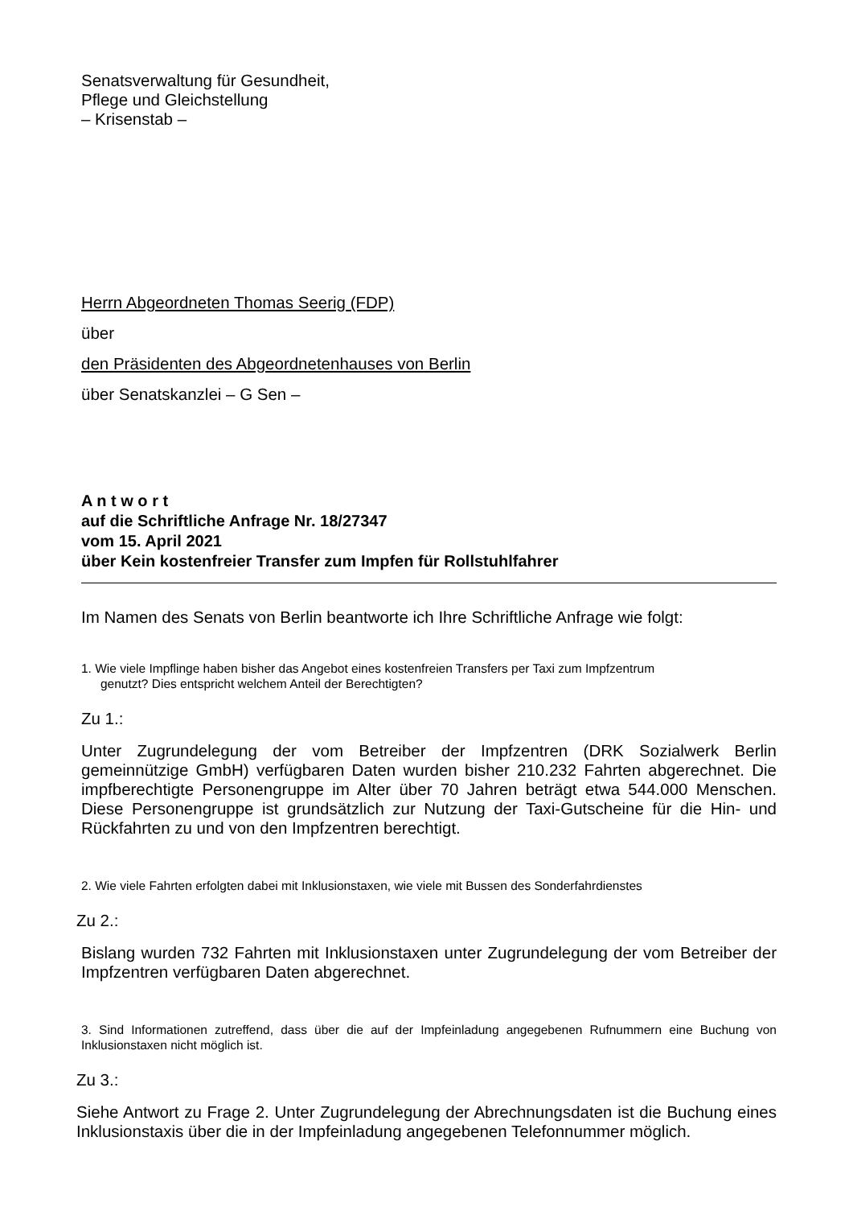Senatsverwaltung für Gesundheit,
Pflege und Gleichstellung
– Krisenstab –
Herrn Abgeordneten Thomas Seerig (FDP)
über
den Präsidenten des Abgeordnetenhauses von Berlin
über Senatskanzlei – G Sen –
A n t w o r t
auf die Schriftliche Anfrage Nr. 18/27347
vom 15. April 2021
über Kein kostenfreier Transfer zum Impfen für Rollstuhlfahrer
Im Namen des Senats von Berlin beantworte ich Ihre Schriftliche Anfrage wie folgt:
1. Wie viele Impflinge haben bisher das Angebot eines kostenfreien Transfers per Taxi zum Impfzentrum
genutzt? Dies entspricht welchem Anteil der Berechtigten?
Zu 1.:
Unter Zugrundelegung der vom Betreiber der Impfzentren (DRK Sozialwerk Berlin gemeinnützige GmbH) verfügbaren Daten wurden bisher 210.232 Fahrten abgerechnet. Die impfberechtigte Personengruppe im Alter über 70 Jahren beträgt etwa 544.000 Menschen. Diese Personengruppe ist grundsätzlich zur Nutzung der Taxi-Gutscheine für die Hin- und Rückfahrten zu und von den Impfzentren berechtigt.
2. Wie viele Fahrten erfolgten dabei mit Inklusionstaxen, wie viele mit Bussen des Sonderfahrdienstes
Zu 2.:
Bislang wurden 732 Fahrten mit Inklusionstaxen unter Zugrundelegung der vom Betreiber der Impfzentren verfügbaren Daten abgerechnet.
3. Sind Informationen zutreffend, dass über die auf der Impfeinladung angegebenen Rufnummern eine Buchung von Inklusionstaxen nicht möglich ist.
Zu 3.:
Siehe Antwort zu Frage 2. Unter Zugrundelegung der Abrechnungsdaten ist die Buchung eines Inklusionstaxis über die in der Impfeinladung angegebenen Telefonnummer möglich.